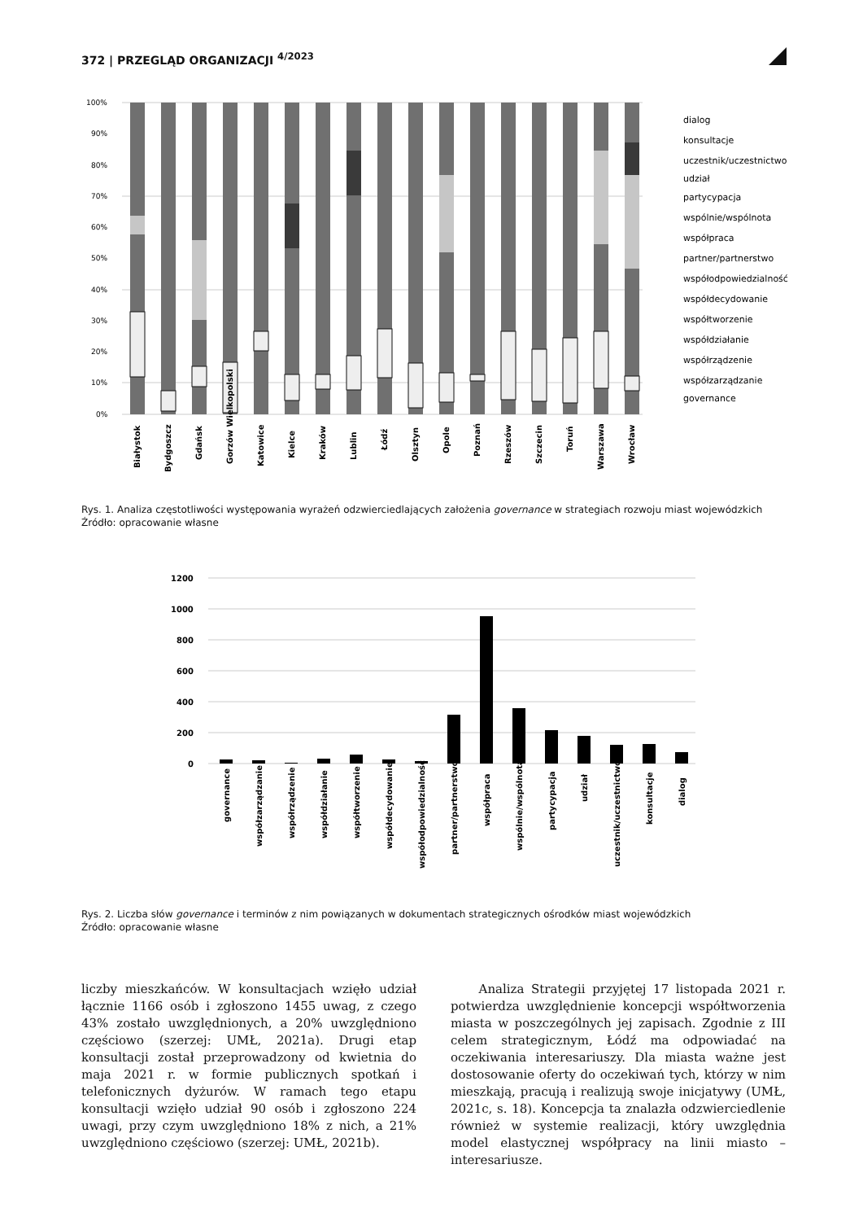372 | PRZEGLĄD ORGANIZACJI <sup>4/2023</sup>
100%
90%
80%
70%
60%
50%
40%
30%
20%
10%
0%
dialog
konsultacje
uczestnik/uczestnictwo
udział
partycypacja
wspólnie/wspólnota
współpraca
partner/partnerstwo
współodpowiedzialność
współdecydowanie
współtworzenie
współdziałanie
współrządzenie
współzarządzanie
governance
Białystok
Bydgoszcz
Gdańsk
Gorzów Wielkopolski
Katowice
Kielce
Kraków
Lublin
Łódź
Olsztyn
Opole
Poznań
Rzeszów
Szczecin
Toruń
Warszawa
Wrocław
Rys. 1. Analiza częstotliwości występowania wyrażeń odzwierciedlających założenia governance w strategiach rozwoju miast wojewódzkich
Źródło: opracowanie własne
1200
1000
800
600
400
200
0
governance
współzarządzanie
współrządzenie
współdziałanie
współtworzenie
współdecydowanie
współodpowiedzialność
partner/partnerstwo
współpraca
wspólnie/wspólnota
partycypacja
udział
uczestnik/uczestnictwo
konsultacje
dialog
Rys. 2. Liczba słów governance i terminów z nim powiązanych w dokumentach strategicznych ośrodków miast wojewódzkich
Źródło: opracowanie własne
liczby mieszkańców. W konsultacjach wzięło udział łącznie 1166 osób i zgłoszono 1455 uwag, z czego 43% zostało uwzględnionych, a 20% uwzględniono częściowo (szerzej: UMŁ, 2021a). Drugi etap konsultacji został przeprowadzony od kwietnia do maja 2021 r. w formie publicznych spotkań i telefonicznych dyżurów. W ramach tego etapu konsultacji wzięło udział 90 osób i zgłoszono 224 uwagi, przy czym uwzględniono 18% z nich, a 21% uwzględniono częściowo (szerzej: UMŁ, 2021b).
Analiza Strategii przyjętej 17 listopada 2021 r. potwierdza uwzględnienie koncepcji współtworzenia miasta w poszczególnych jej zapisach. Zgodnie z III celem strategicznym, Łódź ma odpowiadać na oczekiwania interesariuszy. Dla miasta ważne jest dostosowanie oferty do oczekiwań tych, którzy w nim mieszkają, pracują i realizują swoje inicjatywy (UMŁ, 2021c, s. 18). Koncepcja ta znalazła odzwierciedlenie również w systemie realizacji, który uwzględnia model elastycznej współpracy na linii miasto – interesariusze.